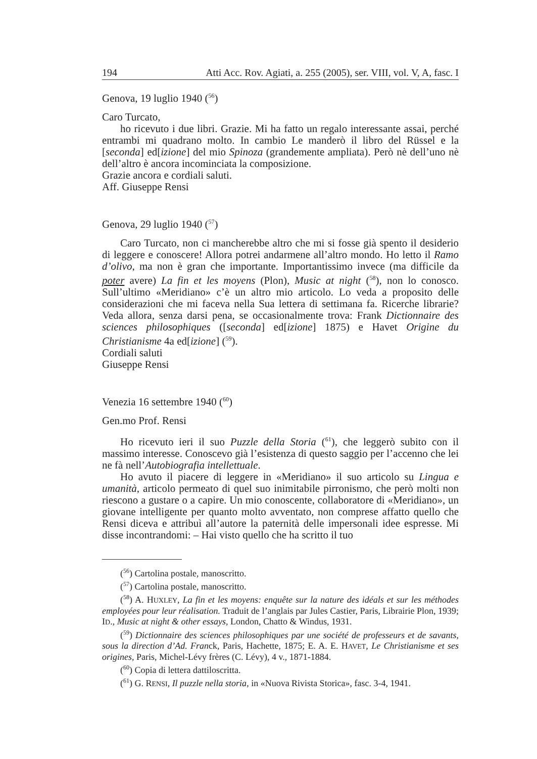194 Atti Acc. Rov. Agiati, a. 255 (2005), ser. VIII, vol. V, A, fasc. I
Genova, 19 luglio 1940 (<sup>56</sup>)
Caro Turcato,
ho ricevuto i due libri. Grazie. Mi ha fatto un regalo interessante assai, perché entrambi mi quadrano molto. In cambio Le manderò il libro del Rüssel e la [seconda] ed[izione] del mio Spinoza (grandemente ampliata). Però nè dell’uno nè dell’altro è ancora incominciata la composizione.
Grazie ancora e cordiali saluti.
Aff. Giuseppe Rensi
Genova, 29 luglio 1940 (<sup>57</sup>)
Caro Turcato, non ci mancherebbe altro che mi si fosse già spento il desiderio di leggere e conoscere! Allora potrei andarmene all’altro mondo. Ho letto il Ramo d’olivo, ma non è gran che importante. Importantissimo invece (ma difficile da poter avere) La fin et les moyens (Plon), Music at night (<sup>58</sup>), non lo conosco. Sull’ultimo «Meridiano» c’è un altro mio articolo. Lo veda a proposito delle considerazioni che mi faceva nella Sua lettera di settimana fa. Ricerche librarie? Veda allora, senza darsi pena, se occasionalmente trova: Frank Dictionnaire des sciences philosophiques ([seconda] ed[izione] 1875) e Havet Origine du Christianisme 4a ed[izione] (<sup>59</sup>).
Cordiali saluti
Giuseppe Rensi
Venezia 16 settembre 1940 (<sup>60</sup>)
Gen.mo Prof. Rensi
Ho ricevuto ieri il suo Puzzle della Storia (<sup>61</sup>), che leggerò subito con il massimo interesse. Conoscevo già l’esistenza di questo saggio per l’accenno che lei ne fà nell’Autobiografia intellettuale.
Ho avuto il piacere di leggere in «Meridiano» il suo articolo su Lingua e umanità, articolo permeato di quel suo inimitabile pirronismo, che però molti non riescono a gustare o a capire. Un mio conoscente, collaboratore di «Meridiano», un giovane intelligente per quanto molto avventato, non comprese affatto quello che Rensi diceva e attribuì all’autore la paternità delle impersonali idee espresse. Mi disse incontrandomi: – Hai visto quello che ha scritto il tuo
(<sup>56</sup>) Cartolina postale, manoscritto.
(<sup>57</sup>) Cartolina postale, manoscritto.
(<sup>58</sup>) A. HUXLEY, La fin et les moyens: enquête sur la nature des idéals et sur les méthodes employées pour leur réalisation. Traduit de l’anglais par Jules Castier, Paris, Librairie Plon, 1939; ID., Music at night & other essays, London, Chatto & Windus, 1931.
(<sup>59</sup>) Dictionnaire des sciences philosophiques par une société de professeurs et de savants, sous la direction d’Ad. Franck, Paris, Hachette, 1875; E. A. E. HAVET, Le Christianisme et ses origines, Paris, Michel-Lévy frères (C. Lévy), 4 v., 1871-1884.
(<sup>60</sup>) Copia di lettera dattiloscritta.
(<sup>61</sup>) G. RENSI, Il puzzle nella storia, in «Nuova Rivista Storica», fasc. 3-4, 1941.